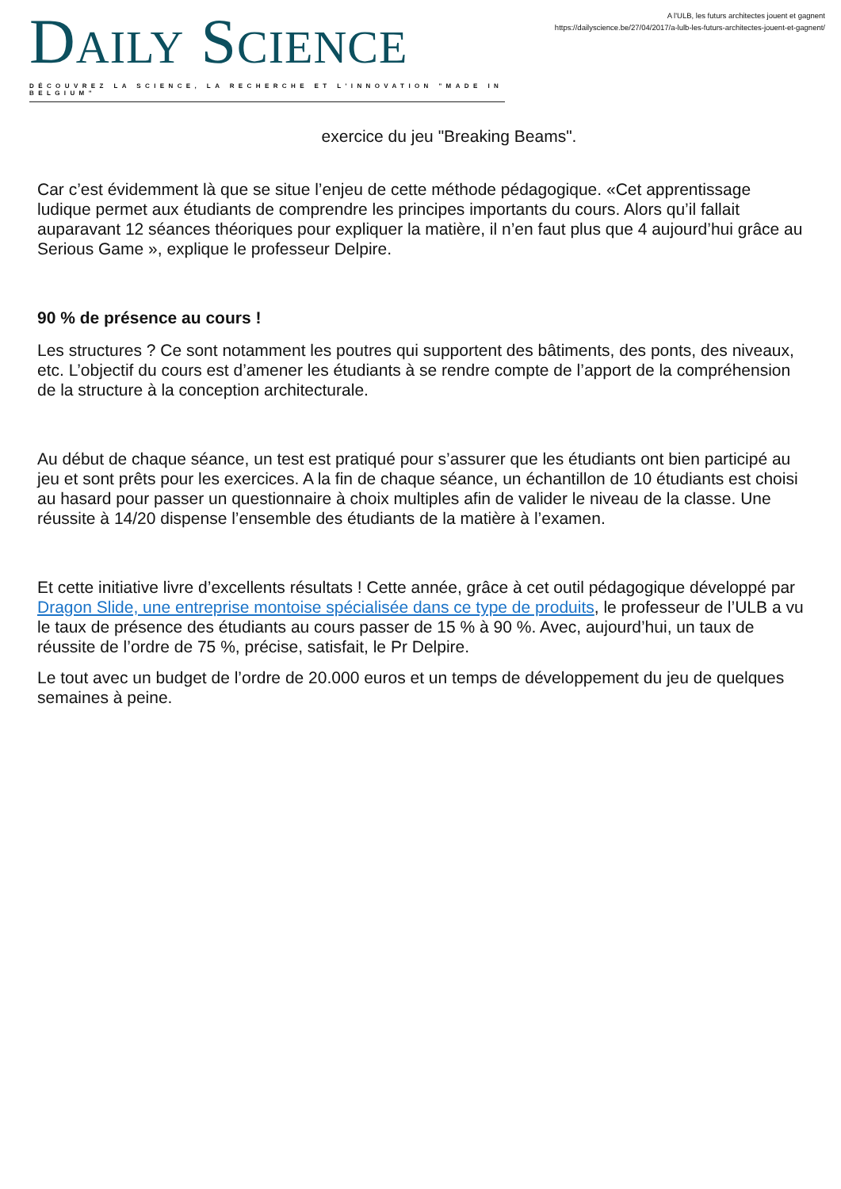DAILY SCIENCE
DÉCOUVREZ LA SCIENCE, LA RECHERCHE ET L'INNOVATION "MADE IN BELGIUM"
A l'ULB, les futurs architectes jouent et gagnent
https://dailyscience.be/27/04/2017/a-lulb-les-futurs-architectes-jouent-et-gagnent/
exercice du jeu "Breaking Beams".
Car c’est évidemment là que se situe l’enjeu de cette méthode pédagogique. «Cet apprentissage ludique permet aux étudiants de comprendre les principes importants du cours. Alors qu’il fallait auparavant 12 séances théoriques pour expliquer la matière, il n’en faut plus que 4 aujourd’hui grâce au Serious Game », explique le professeur Delpire.
90 % de présence au cours !
Les structures ? Ce sont notamment les poutres qui supportent des bâtiments, des ponts, des niveaux, etc. L’objectif du cours est d’amener les étudiants à se rendre compte de l’apport de la compréhension de la structure à la conception architecturale.
Au début de chaque séance, un test est pratiqué pour s’assurer que les étudiants ont bien participé au jeu et sont prêts pour les exercices. A la fin de chaque séance, un échantillon de 10 étudiants est choisi au hasard pour passer un questionnaire à choix multiples afin de valider le niveau de la classe. Une réussite à 14/20 dispense l’ensemble des étudiants de la matière à l’examen.
Et cette initiative livre d’excellents résultats ! Cette année, grâce à cet outil pédagogique développé par Dragon Slide, une entreprise montoise spécialisée dans ce type de produits, le professeur de l’ULB a vu le taux de présence des étudiants au cours passer de 15 % à 90 %. Avec, aujourd’hui, un taux de réussite de l’ordre de 75 %, précise, satisfait, le Pr Delpire.
Le tout avec un budget de l’ordre de 20.000 euros et un temps de développement du jeu de quelques semaines à peine.